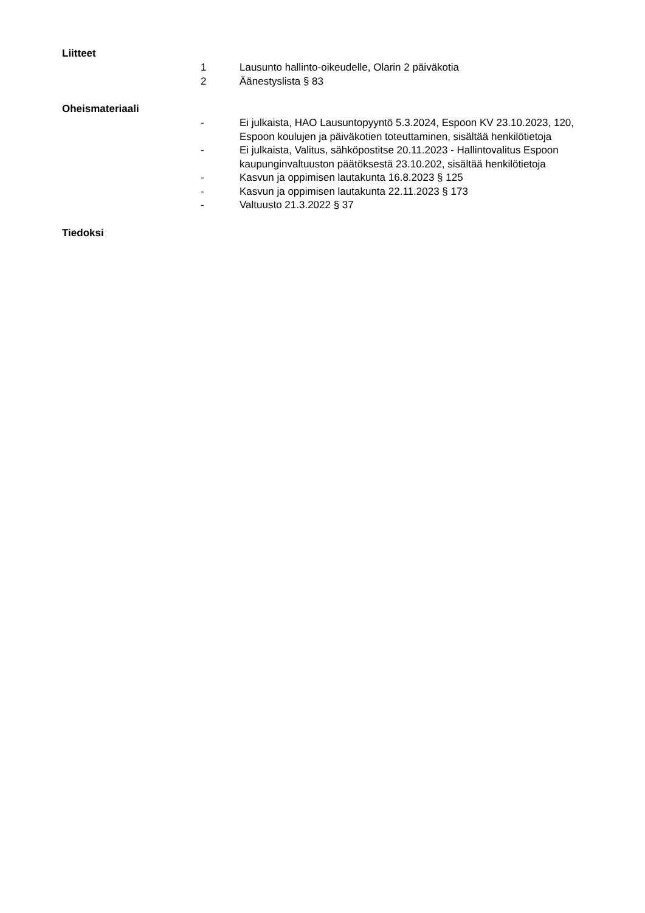Liitteet
1 Lausunto hallinto-oikeudelle, Olarin 2 päiväkotia
2 Äänestyslista § 83
Oheismateriaali
- Ei julkaista, HAO Lausuntopyyntö 5.3.2024, Espoon KV 23.10.2023, 120, Espoon koulujen ja päiväkotien toteuttaminen, sisältää henkilötietoja
- Ei julkaista, Valitus, sähköpostitse 20.11.2023 - Hallintovalitus Espoon kaupunginvaltuuston päätöksestä 23.10.202, sisältää henkilötietoja
- Kasvun ja oppimisen lautakunta 16.8.2023 § 125
- Kasvun ja oppimisen lautakunta 22.11.2023 § 173
- Valtuusto 21.3.2022 § 37
Tiedoksi